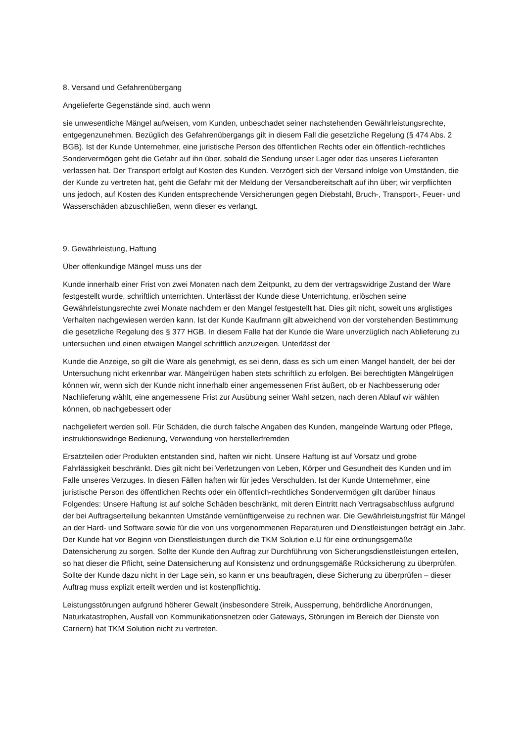8. Versand und Gefahrenübergang
Angelieferte Gegenstände sind, auch wenn
sie unwesentliche Mängel aufweisen, vom Kunden, unbeschadet seiner nachstehenden Gewährleistungsrechte, entgegenzunehmen. Bezüglich des Gefahrenübergangs gilt in diesem Fall die gesetzliche Regelung (§ 474 Abs. 2 BGB). Ist der Kunde Unternehmer, eine juristische Person des öffentlichen Rechts oder ein öffentlich-rechtliches Sondervermögen geht die Gefahr auf ihn über, sobald die Sendung unser Lager oder das unseres Lieferanten verlassen hat. Der Transport erfolgt auf Kosten des Kunden. Verzögert sich der Versand infolge von Umständen, die der Kunde zu vertreten hat, geht die Gefahr mit der Meldung der Versandbereitschaft auf ihn über; wir verpflichten uns jedoch, auf Kosten des Kunden entsprechende Versicherungen gegen Diebstahl, Bruch-, Transport-, Feuer- und Wasserschäden abzuschließen, wenn dieser es verlangt.
9. Gewährleistung, Haftung
Über offenkundige Mängel muss uns der
Kunde innerhalb einer Frist von zwei Monaten nach dem Zeitpunkt, zu dem der vertragswidrige Zustand der Ware festgestellt wurde, schriftlich unterrichten. Unterlässt der Kunde diese Unterrichtung, erlöschen seine Gewährleistungsrechte zwei Monate nachdem er den Mangel festgestellt hat. Dies gilt nicht, soweit uns arglistiges Verhalten nachgewiesen werden kann. Ist der Kunde Kaufmann gilt abweichend von der vorstehenden Bestimmung die gesetzliche Regelung des § 377 HGB. In diesem Falle hat der Kunde die Ware unverzüglich nach Ablieferung zu untersuchen und einen etwaigen Mangel schriftlich anzuzeigen. Unterlässt der
Kunde die Anzeige, so gilt die Ware als genehmigt, es sei denn, dass es sich um einen Mangel handelt, der bei der Untersuchung nicht erkennbar war. Mängelrügen haben stets schriftlich zu erfolgen. Bei berechtigten Mängelrügen können wir, wenn sich der Kunde nicht innerhalb einer angemessenen Frist äußert, ob er Nachbesserung oder Nachlieferung wählt, eine angemessene Frist zur Ausübung seiner Wahl setzen, nach deren Ablauf wir wählen können, ob nachgebessert oder
nachgeliefert werden soll. Für Schäden, die durch falsche Angaben des Kunden, mangelnde Wartung oder Pflege, instruktionswidrige Bedienung, Verwendung von herstellerfremden
Ersatzteilen oder Produkten entstanden sind, haften wir nicht. Unsere Haftung ist auf Vorsatz und grobe Fahrlässigkeit beschränkt. Dies gilt nicht bei Verletzungen von Leben, Körper und Gesundheit des Kunden und im Falle unseres Verzuges. In diesen Fällen haften wir für jedes Verschulden. Ist der Kunde Unternehmer, eine juristische Person des öffentlichen Rechts oder ein öffentlich-rechtliches Sondervermögen gilt darüber hinaus Folgendes: Unsere Haftung ist auf solche Schäden beschränkt, mit deren Eintritt nach Vertragsabschluss aufgrund der bei Auftragserteilung bekannten Umstände vernünftigerweise zu rechnen war. Die Gewährleistungsfrist für Mängel an der Hard- und Software sowie für die von uns vorgenommenen Reparaturen und Dienstleistungen beträgt ein Jahr. Der Kunde hat vor Beginn von Dienstleistungen durch die TKM Solution e.U für eine ordnungsgemäße Datensicherung zu sorgen. Sollte der Kunde den Auftrag zur Durchführung von Sicherungsdienstleistungen erteilen, so hat dieser die Pflicht, seine Datensicherung auf Konsistenz und ordnungsgemäße Rücksicherung zu überprüfen. Sollte der Kunde dazu nicht in der Lage sein, so kann er uns beauftragen, diese Sicherung zu überprüfen – dieser Auftrag muss explizit erteilt werden und ist kostenpflichtig.
Leistungsstörungen aufgrund höherer Gewalt (insbesondere Streik, Aussperrung, behördliche Anordnungen, Naturkatastrophen, Ausfall von Kommunikationsnetzen oder Gateways, Störungen im Bereich der Dienste von Carriern) hat TKM Solution nicht zu vertreten.